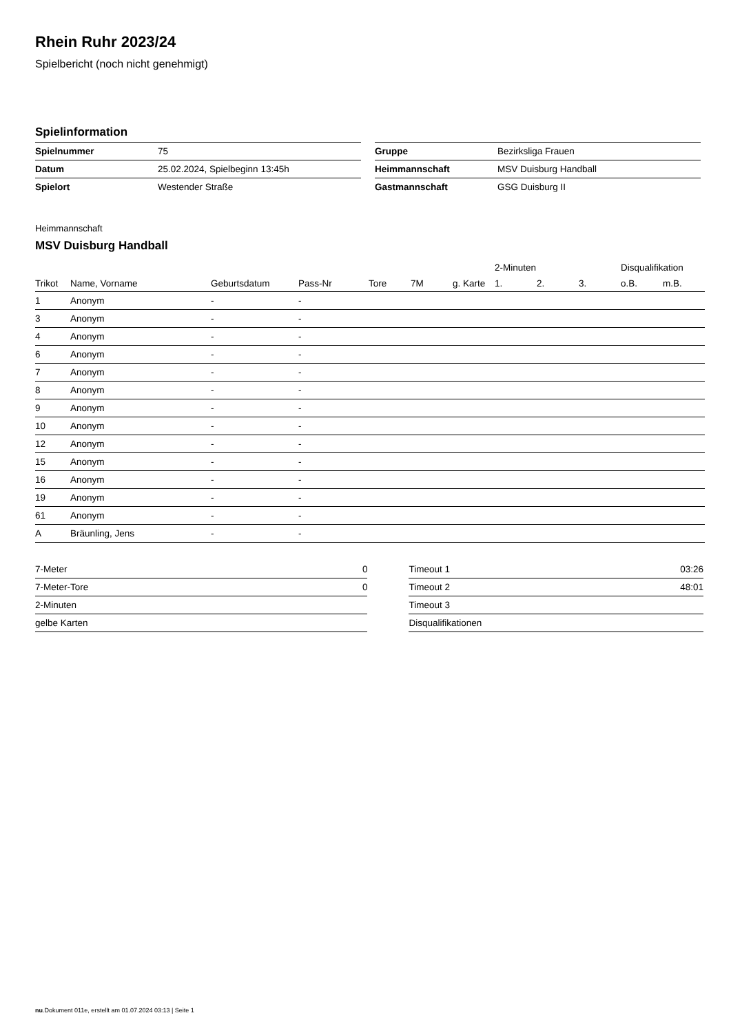Rhein Ruhr 2023/24
Spielbericht (noch nicht genehmigt)
Spielinformation
| Spielnummer | 75 |
| Datum | 25.02.2024, Spielbeginn 13:45h |
| Spielort | Westender Straße |
| Gruppe | Bezirksliga Frauen |
| Heimmannschaft | MSV Duisburg Handball |
| Gastmannschaft | GSG Duisburg II |
Heimmannschaft
MSV Duisburg Handball
| | | | | | | | 2-Minuten | | | Disqualifikation | |
| --- | --- | --- | --- | --- | --- | --- | --- | --- | --- | --- | --- |
| Trikot | Name, Vorname | Geburtsdatum | Pass-Nr | Tore | 7M | g. Karte | 1. | 2. | 3. | o.B. | m.B. |
| 1 | Anonym | - | - | | | | | | | | |
| 3 | Anonym | - | - | | | | | | | | |
| 4 | Anonym | - | - | | | | | | | | |
| 6 | Anonym | - | - | | | | | | | | |
| 7 | Anonym | - | - | | | | | | | | |
| 8 | Anonym | - | - | | | | | | | | |
| 9 | Anonym | - | - | | | | | | | | |
| 10 | Anonym | - | - | | | | | | | | |
| 12 | Anonym | - | - | | | | | | | | |
| 15 | Anonym | - | - | | | | | | | | |
| 16 | Anonym | - | - | | | | | | | | |
| 19 | Anonym | - | - | | | | | | | | |
| 61 | Anonym | - | - | | | | | | | | |
| A | Bräunling, Jens | - | - | | | | | | | | |
| 7-Meter | 0 |
| 7-Meter-Tore | 0 |
| 2-Minuten | |
| gelbe Karten | |
| Timeout 1 | 03:26 |
| Timeout 2 | 48:01 |
| Timeout 3 | |
| Disqualifikationen | |
nu.Dokument 011e, erstellt am 01.07.2024 03:13 | Seite 1